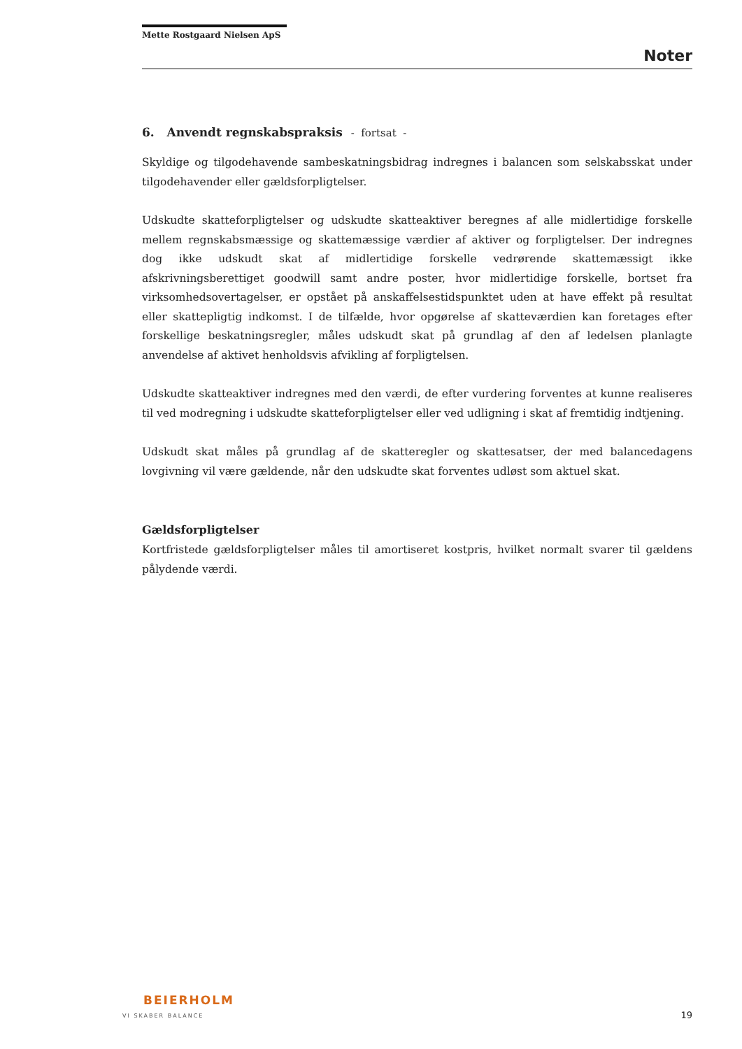Mette Rostgaard Nielsen ApS
Noter
6. Anvendt regnskabspraksis - fortsat -
Skyldige og tilgodehavende sambeskatningsbidrag indregnes i balancen som selskabsskat under tilgodehavender eller gældsforpligtelser.
Udskudte skatteforpligtelser og udskudte skatteaktiver beregnes af alle midlertidige forskelle mellem regnskabsmæssige og skattemæssige værdier af aktiver og forpligtelser. Der indregnes dog ikke udskudt skat af midlertidige forskelle vedrørende skattemæssigt ikke afskrivningsberettiget goodwill samt andre poster, hvor midlertidige forskelle, bortset fra virksomhedsovertagelser, er opstået på anskaffelsestidspunktet uden at have effekt på resultat eller skattepligtig indkomst. I de tilfælde, hvor opgørelse af skatteværdien kan foretages efter forskellige beskatningsregler, måles udskudt skat på grundlag af den af ledelsen planlagte anvendelse af aktivet henholdsvis afvikling af forpligtelsen.
Udskudte skatteaktiver indregnes med den værdi, de efter vurdering forventes at kunne realiseres til ved modregning i udskudte skatteforpligtelser eller ved udligning i skat af fremtidig indtjening.
Udskudt skat måles på grundlag af de skatteregler og skattesatser, der med balancedagens lovgivning vil være gældende, når den udskudte skat forventes udløst som aktuel skat.
Gældsforpligtelser
Kortfristede gældsforpligtelser måles til amortiseret kostpris, hvilket normalt svarer til gældens pålydende værdi.
BEIERHOLM
VI SKABER BALANCE
19